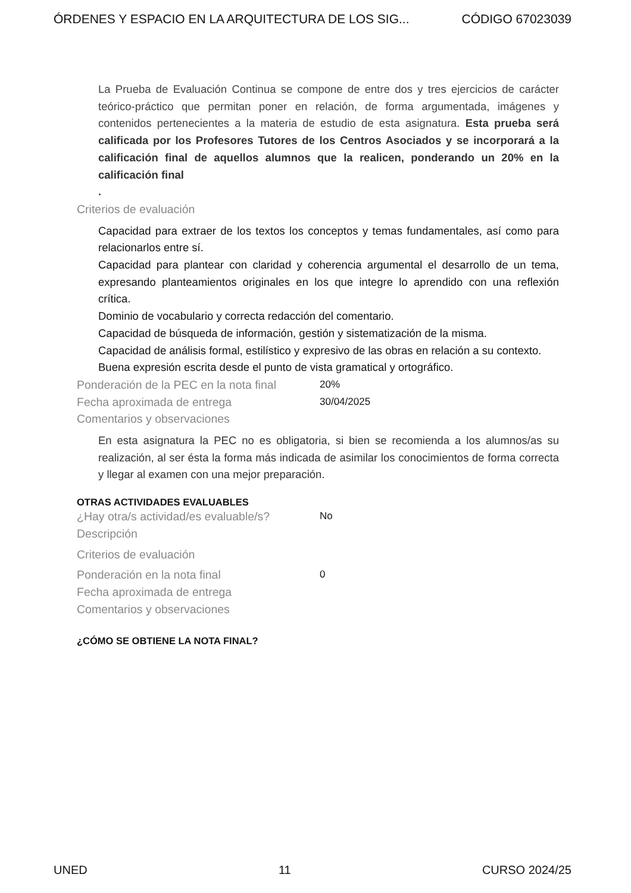ÓRDENES Y ESPACIO EN LA ARQUITECTURA DE LOS SIG... CÓDIGO 67023039
La Prueba de Evaluación Continua se compone de entre dos y tres ejercicios de carácter teórico-práctico que permitan poner en relación, de forma argumentada, imágenes y contenidos pertenecientes a la materia de estudio de esta asignatura. Esta prueba será calificada por los Profesores Tutores de los Centros Asociados y se incorporará a la calificación final de aquellos alumnos que la realicen, ponderando un 20% en la calificación final
.
Criterios de evaluación
Capacidad para extraer de los textos los conceptos y temas fundamentales, así como para relacionarlos entre sí.
Capacidad para plantear con claridad y coherencia argumental el desarrollo de un tema, expresando planteamientos originales en los que integre lo aprendido con una reflexión crítica.
Dominio de vocabulario y correcta redacción del comentario.
Capacidad de búsqueda de información, gestión y sistematización de la misma.
Capacidad de análisis formal, estilístico y expresivo de las obras en relación a su contexto.
Buena expresión escrita desde el punto de vista gramatical y ortográfico.
Ponderación de la PEC en la nota final
20%
Fecha aproximada de entrega
30/04/2025
Comentarios y observaciones
En esta asignatura la PEC no es obligatoria, si bien se recomienda a los alumnos/as su realización, al ser ésta la forma más indicada de asimilar los conocimientos de forma correcta y llegar al examen con una mejor preparación.
OTRAS ACTIVIDADES EVALUABLES
¿Hay otra/s actividad/es evaluable/s?
No
Descripción
Criterios de evaluación
Ponderación en la nota final
0
Fecha aproximada de entrega
Comentarios y observaciones
¿CÓMO SE OBTIENE LA NOTA FINAL?
UNED 11 CURSO 2024/25